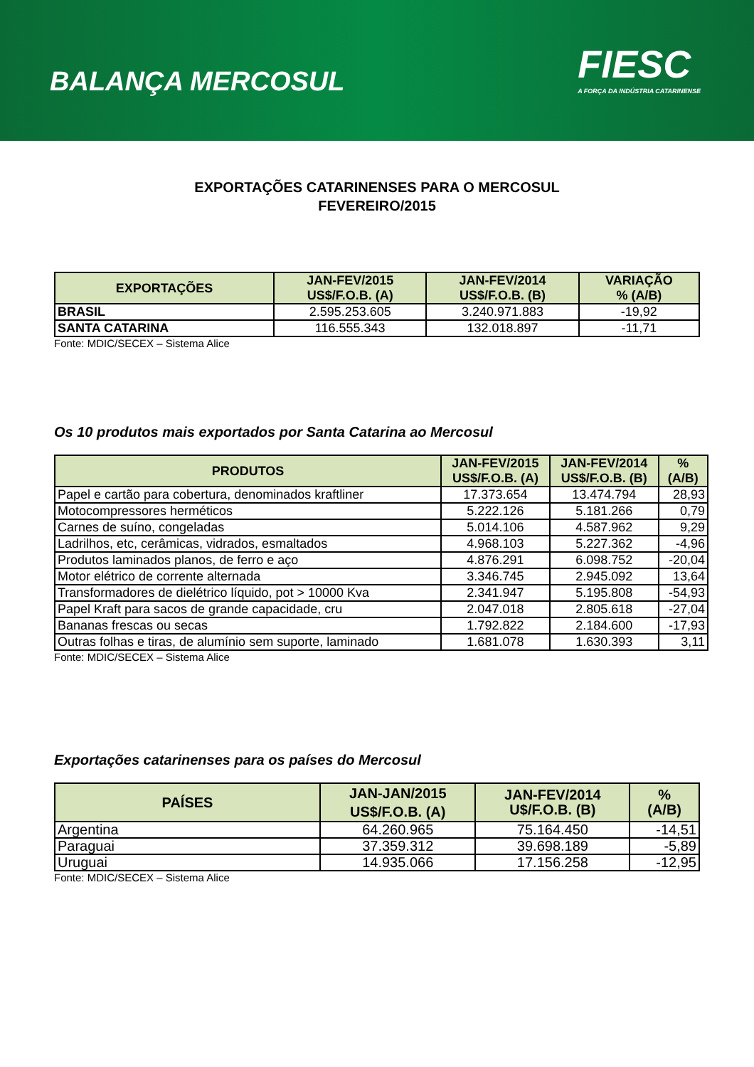BALANÇA MERCOSUL
FIESC
A FORÇA DA INDÚSTRIA CATARINENSE
EXPORTAÇÕES CATARINENSES PARA O MERCOSUL
FEVEREIRO/2015
| EXPORTAÇÕES | JAN-FEV/2015 US$/F.O.B. (A) | JAN-FEV/2014 US$/F.O.B. (B) | VARIAÇÃO % (A/B) |
| --- | --- | --- | --- |
| BRASIL | 2.595.253.605 | 3.240.971.883 | -19,92 |
| SANTA CATARINA | 116.555.343 | 132.018.897 | -11,71 |
Fonte: MDIC/SECEX – Sistema Alice
Os 10 produtos mais exportados por Santa Catarina ao Mercosul
| PRODUTOS | JAN-FEV/2015 US$/F.O.B. (A) | JAN-FEV/2014 US$/F.O.B. (B) | % (A/B) |
| --- | --- | --- | --- |
| Papel e cartão para cobertura, denominados kraftliner | 17.373.654 | 13.474.794 | 28,93 |
| Motocompressores herméticos | 5.222.126 | 5.181.266 | 0,79 |
| Carnes de suíno, congeladas | 5.014.106 | 4.587.962 | 9,29 |
| Ladrilhos, etc, cerâmicas, vidrados, esmaltados | 4.968.103 | 5.227.362 | -4,96 |
| Produtos laminados planos, de ferro e aço | 4.876.291 | 6.098.752 | -20,04 |
| Motor elétrico de corrente alternada | 3.346.745 | 2.945.092 | 13,64 |
| Transformadores de dielétrico líquido, pot > 10000 Kva | 2.341.947 | 5.195.808 | -54,93 |
| Papel Kraft para sacos de grande capacidade, cru | 2.047.018 | 2.805.618 | -27,04 |
| Bananas frescas ou secas | 1.792.822 | 2.184.600 | -17,93 |
| Outras folhas e tiras, de alumínio sem suporte, laminado | 1.681.078 | 1.630.393 | 3,11 |
Fonte: MDIC/SECEX – Sistema Alice
Exportações catarinenses para os países do Mercosul
| PAÍSES | JAN-JAN/2015 US$/F.O.B. (A) | JAN-FEV/2014 U$/F.O.B. (B) | % (A/B) |
| --- | --- | --- | --- |
| Argentina | 64.260.965 | 75.164.450 | -14,51 |
| Paraguai | 37.359.312 | 39.698.189 | -5,89 |
| Uruguai | 14.935.066 | 17.156.258 | -12,95 |
Fonte: MDIC/SECEX – Sistema Alice